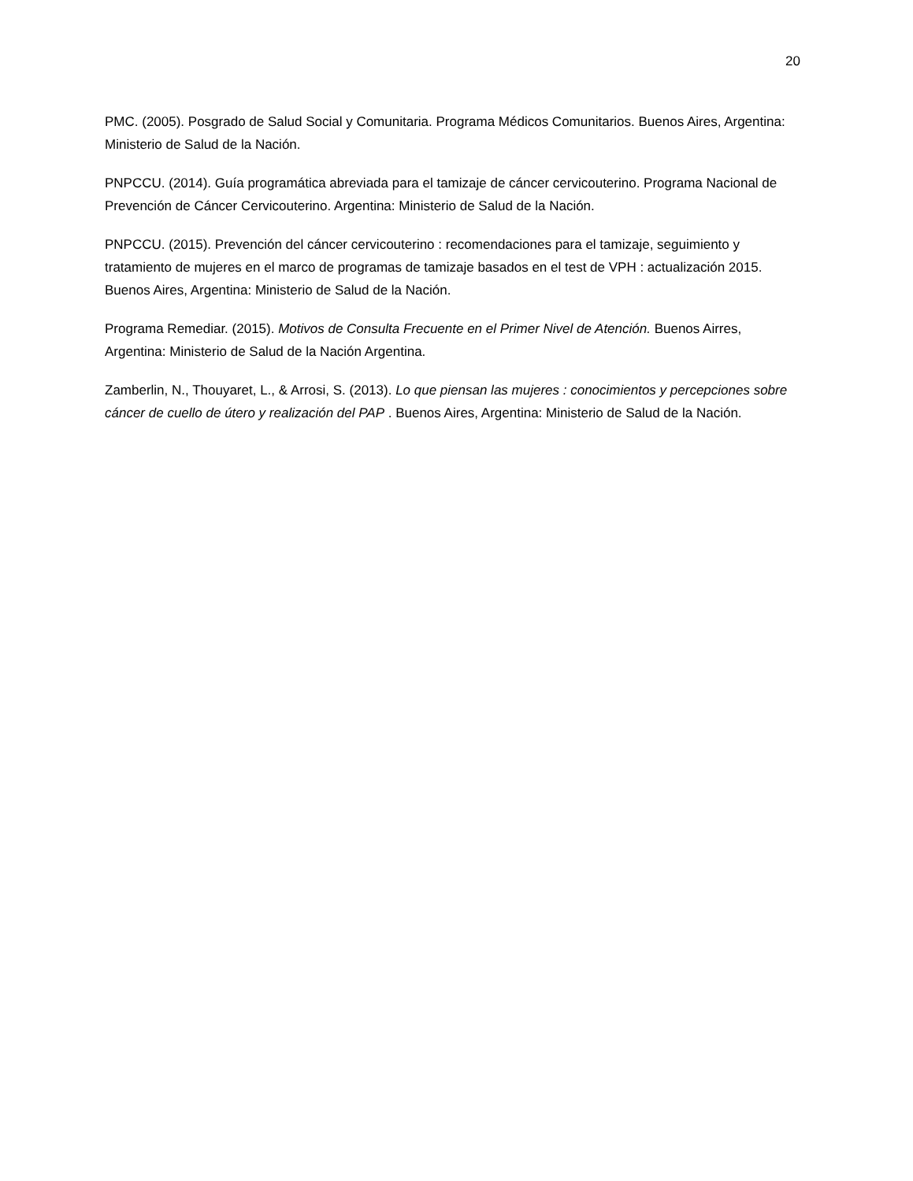20
PMC. (2005). Posgrado de Salud Social y Comunitaria. Programa Médicos Comunitarios. Buenos Aires, Argentina: Ministerio de Salud de la Nación.
PNPCCU. (2014). Guía programática abreviada para el tamizaje de cáncer cervicouterino. Programa Nacional de Prevención de Cáncer Cervicouterino. Argentina: Ministerio de Salud de la Nación.
PNPCCU. (2015). Prevención del cáncer cervicouterino : recomendaciones para el tamizaje, seguimiento y tratamiento de mujeres en el marco de programas de tamizaje basados en el test de VPH : actualización 2015. Buenos Aires, Argentina: Ministerio de Salud de la Nación.
Programa Remediar. (2015). Motivos de Consulta Frecuente en el Primer Nivel de Atención. Buenos Airres, Argentina: Ministerio de Salud de la Nación Argentina.
Zamberlin, N., Thouyaret, L., & Arrosi, S. (2013). Lo que piensan las mujeres : conocimientos y percepciones sobre cáncer de cuello de útero y realización del PAP . Buenos Aires, Argentina: Ministerio de Salud de la Nación.